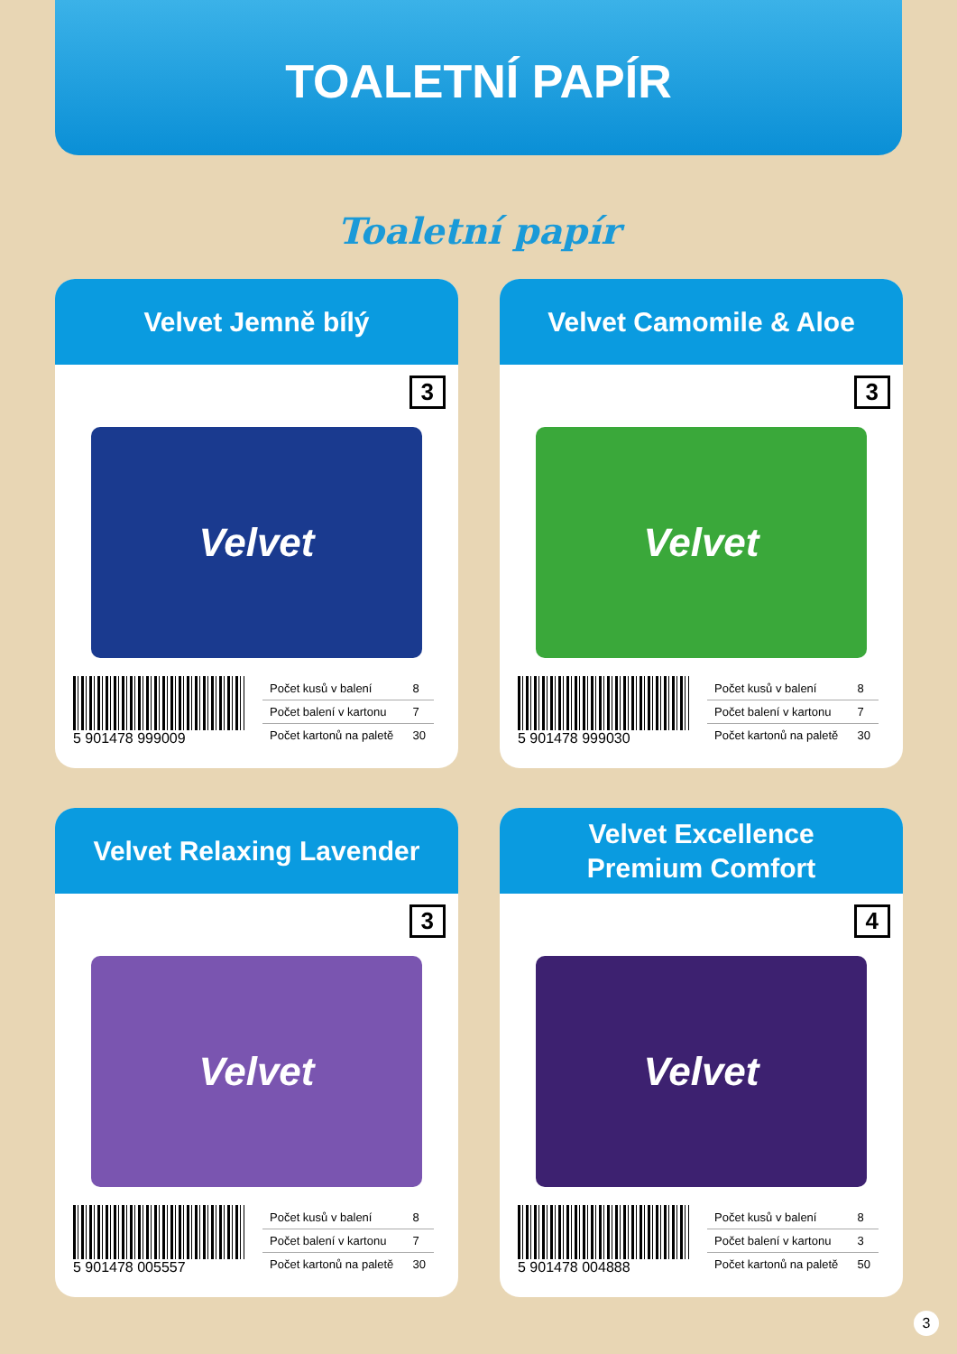TOALETNÍ PAPÍR
Toaletní papír
Velvet Jemně bílý
3
Velvet
5 901478 999009
| Počet kusů v balení | 8 |
| Počet balení v kartonu | 7 |
| Počet kartonů na paletě | 30 |
Velvet Camomile & Aloe
3
Velvet
5 901478 999030
| Počet kusů v balení | 8 |
| Počet balení v kartonu | 7 |
| Počet kartonů na paletě | 30 |
Velvet Relaxing Lavender
3
Velvet
5 901478 005557
| Počet kusů v balení | 8 |
| Počet balení v kartonu | 7 |
| Počet kartonů na paletě | 30 |
Velvet Excellence
Premium Comfort
4
Velvet
5 901478 004888
| Počet kusů v balení | 8 |
| Počet balení v kartonu | 3 |
| Počet kartonů na paletě | 50 |
3